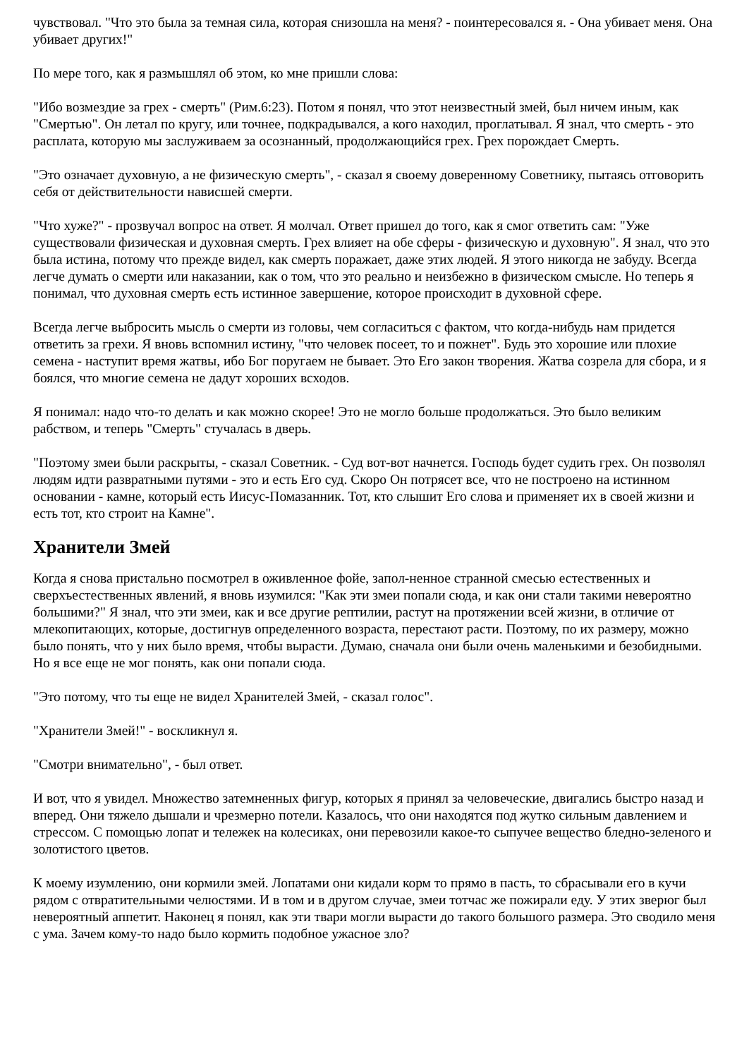чувствовал. "Что это была за темная сила, которая снизошла на меня? - поинтересовался я. - Она убивает меня. Она убивает других!"
По мере того, как я размышлял об этом, ко мне пришли слова:
"Ибо возмездие за грех - смерть" (Рим.6:23). Потом я понял, что этот неизвестный змей, был ничем иным, как "Смертью". Он летал по кругу, или точнее, подкрадывался, а кого находил, проглатывал. Я знал, что смерть - это расплата, которую мы заслуживаем за осознанный, продолжающийся грех. Грех порождает Смерть.
"Это означает духовную, а не физическую смерть", - сказал я своему доверенному Советнику, пытаясь отговорить себя от действительности нависшей смерти.
"Что хуже?" - прозвучал вопрос на ответ. Я молчал. Ответ пришел до того, как я смог ответить сам: "Уже существовали физическая и духовная смерть. Грех влияет на обе сферы - физическую и духовную". Я знал, что это была истина, потому что прежде видел, как смерть поражает, даже этих людей. Я этого никогда не забуду. Всегда легче думать о смерти или наказании, как о том, что это реально и неизбежно в физическом смысле. Но теперь я понимал, что духовная смерть есть истинное завершение, которое происходит в духовной сфере.
Всегда легче выбросить мысль о смерти из головы, чем согласиться с фактом, что когда-нибудь нам придется ответить за грехи. Я вновь вспомнил истину, "что человек посеет, то и пожнет". Будь это хорошие или плохие семена - наступит время жатвы, ибо Бог поругаем не бывает. Это Его закон творения. Жатва созрела для сбора, и я боялся, что многие семена не дадут хороших всходов.
Я понимал: надо что-то делать и как можно скорее! Это не могло больше продолжаться. Это было великим рабством, и теперь "Смерть" стучалась в дверь.
"Поэтому змеи были раскрыты, - сказал Советник. - Суд вот-вот начнется. Господь будет судить грех. Он позволял людям идти развратными путями - это и есть Его суд. Скоро Он потрясет все, что не построено на истинном основании - камне, который есть Иисус-Помазанник. Тот, кто слышит Его слова и применяет их в своей жизни и есть тот, кто строит на Камне".
Хранители Змей
Когда я снова пристально посмотрел в оживленное фойе, запол-ненное странной смесью естественных и сверхъестественных явлений, я вновь изумился: "Как эти змеи попали сюда, и как они стали такими невероятно большими?" Я знал, что эти змеи, как и все другие рептилии, растут на протяжении всей жизни, в отличие от млекопитающих, которые, достигнув определенного возраста, перестают расти. Поэтому, по их размеру, можно было понять, что у них было время, чтобы вырасти. Думаю, сначала они были очень маленькими и безобидными. Но я все еще не мог понять, как они попали сюда.
"Это потому, что ты еще не видел Хранителей Змей, - сказал голос".
"Хранители Змей!" - воскликнул я.
"Смотри внимательно", - был ответ.
И вот, что я увидел. Множество затемненных фигур, которых я принял за человеческие, двигались быстро назад и вперед. Они тяжело дышали и чрезмерно потели. Казалось, что они находятся под жутко сильным давлением и стрессом. С помощью лопат и тележек на колесиках, они перевозили какое-то сыпучее вещество бледно-зеленого и золотистого цветов.
К моему изумлению, они кормили змей. Лопатами они кидали корм то прямо в пасть, то сбрасывали его в кучи рядом с отвратительными челюстями. И в том и в другом случае, змеи тотчас же пожирали еду. У этих зверюг был невероятный аппетит. Наконец я понял, как эти твари могли вырасти до такого большого размера. Это сводило меня с ума. Зачем кому-то надо было кормить подобное ужасное зло?